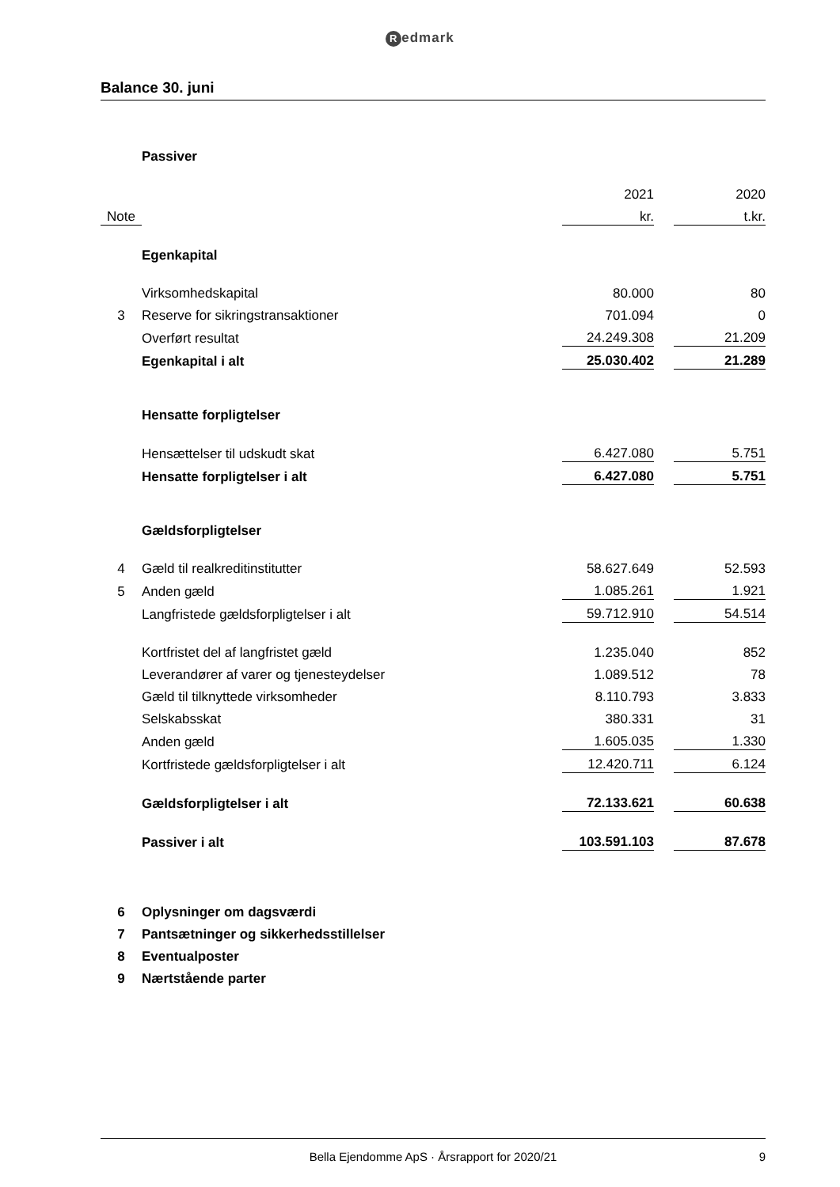Redmark
Balance 30. juni
| | Passiver | | | |
| | | 2021 | | 2020 |
| Note | | kr. | | t.kr. |
| | Egenkapital | | | |
| | Virksomhedskapital | 80.000 | | 80 |
| 3 | Reserve for sikringstransaktioner | 701.094 | | 0 |
| | Overført resultat | 24.249.308 | | 21.209 |
| | Egenkapital i alt | 25.030.402 | | 21.289 |
| | Hensatte forpligtelser | | | |
| | Hensættelser til udskudt skat | 6.427.080 | | 5.751 |
| | Hensatte forpligtelser i alt | 6.427.080 | | 5.751 |
| | Gældsforpligtelser | | | |
| 4 | Gæld til realkreditinstitutter | 58.627.649 | | 52.593 |
| 5 | Anden gæld | 1.085.261 | | 1.921 |
| | Langfristede gældsforpligtelser i alt | 59.712.910 | | 54.514 |
| | Kortfristet del af langfristet gæld | 1.235.040 | | 852 |
| | Leverandører af varer og tjenesteydelser | 1.089.512 | | 78 |
| | Gæld til tilknyttede virksomheder | 8.110.793 | | 3.833 |
| | Selskabsskat | 380.331 | | 31 |
| | Anden gæld | 1.605.035 | | 1.330 |
| | Kortfristede gældsforpligtelser i alt | 12.420.711 | | 6.124 |
| | Gældsforpligtelser i alt | 72.133.621 | | 60.638 |
| | Passiver i alt | 103.591.103 | | 87.678 |
| 6 | Oplysninger om dagsværdi | | | |
| 7 | Pantsætninger og sikkerhedsstillelser | | | |
| 8 | Eventualposter | | | |
| 9 | Nærtstående parter | | | |
Bella Ejendomme ApS · Årsrapport for 2020/21 9